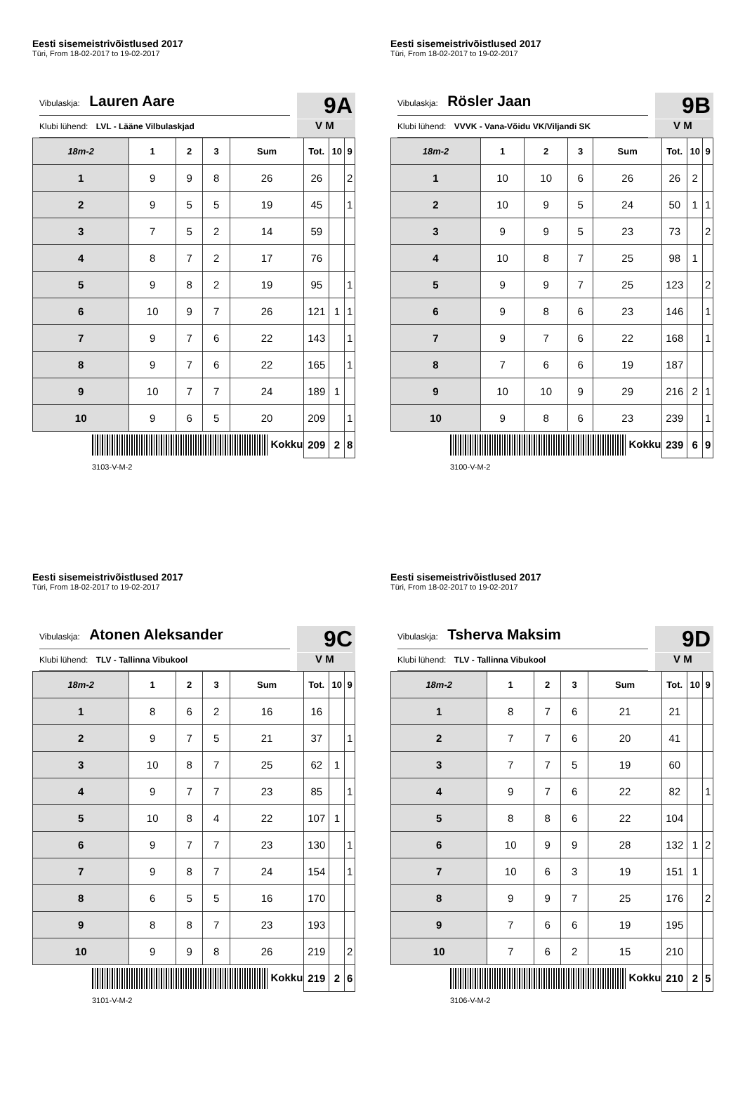Eesti sisemeistrivõistlused 2017
Türi, From 18-02-2017 to 19-02-2017
Vibulaskja: Lauren Aare
Klubi lühend: LVL - Lääne Vilbulaskjad
9A
V M
| 18m-2 | 1 | 2 | 3 | Sum | Tot. | 10 | 9 |
| --- | --- | --- | --- | --- | --- | --- | --- |
| 1 | 9 | 9 | 8 | 26 | 26 | | 2 |
| 2 | 9 | 5 | 5 | 19 | 45 | | 1 |
| 3 | 7 | 5 | 2 | 14 | 59 | | |
| 4 | 8 | 7 | 2 | 17 | 76 | | |
| 5 | 9 | 8 | 2 | 19 | 95 | | 1 |
| 6 | 10 | 9 | 7 | 26 | 121 | 1 | 1 |
| 7 | 9 | 7 | 6 | 22 | 143 | | 1 |
| 8 | 9 | 7 | 6 | 22 | 165 | | 1 |
| 9 | 10 | 7 | 7 | 24 | 189 | 1 | |
| 10 | 9 | 6 | 5 | 20 | 209 | | 1 |
| Kokku | | | | | 209 | 2 | 8 |
3103-V-M-2
Eesti sisemeistrivõistlused 2017
Türi, From 18-02-2017 to 19-02-2017
Vibulaskja: Rösler Jaan
Klubi lühend: VVVK - Vana-Võidu VK/Viljandi SK
9B
V M
| 18m-2 | 1 | 2 | 3 | Sum | Tot. | 10 | 9 |
| --- | --- | --- | --- | --- | --- | --- | --- |
| 1 | 10 | 10 | 6 | 26 | 26 | 2 | |
| 2 | 10 | 9 | 5 | 24 | 50 | 1 | 1 |
| 3 | 9 | 9 | 5 | 23 | 73 | | 2 |
| 4 | 10 | 8 | 7 | 25 | 98 | 1 | |
| 5 | 9 | 9 | 7 | 25 | 123 | | 2 |
| 6 | 9 | 8 | 6 | 23 | 146 | | 1 |
| 7 | 9 | 7 | 6 | 22 | 168 | | 1 |
| 8 | 7 | 6 | 6 | 19 | 187 | | |
| 9 | 10 | 10 | 9 | 29 | 216 | 2 | 1 |
| 10 | 9 | 8 | 6 | 23 | 239 | | 1 |
| Kokku | | | | | 239 | 6 | 9 |
3100-V-M-2
Eesti sisemeistrivõistlused 2017
Türi, From 18-02-2017 to 19-02-2017
Vibulaskja: Atonen Aleksander
Klubi lühend: TLV - Tallinna Vibukool
9C
V M
| 18m-2 | 1 | 2 | 3 | Sum | Tot. | 10 | 9 |
| --- | --- | --- | --- | --- | --- | --- | --- |
| 1 | 8 | 6 | 2 | 16 | 16 | | |
| 2 | 9 | 7 | 5 | 21 | 37 | | 1 |
| 3 | 10 | 8 | 7 | 25 | 62 | 1 | |
| 4 | 9 | 7 | 7 | 23 | 85 | | 1 |
| 5 | 10 | 8 | 4 | 22 | 107 | 1 | |
| 6 | 9 | 7 | 7 | 23 | 130 | | 1 |
| 7 | 9 | 8 | 7 | 24 | 154 | | 1 |
| 8 | 6 | 5 | 5 | 16 | 170 | | |
| 9 | 8 | 8 | 7 | 23 | 193 | | |
| 10 | 9 | 9 | 8 | 26 | 219 | | 2 |
| Kokku | | | | | 219 | 2 | 6 |
3101-V-M-2
Eesti sisemeistrivõistlused 2017
Türi, From 18-02-2017 to 19-02-2017
Vibulaskja: Tsherva Maksim
Klubi lühend: TLV - Tallinna Vibukool
9D
V M
| 18m-2 | 1 | 2 | 3 | Sum | Tot. | 10 | 9 |
| --- | --- | --- | --- | --- | --- | --- | --- |
| 1 | 8 | 7 | 6 | 21 | 21 | | |
| 2 | 7 | 7 | 6 | 20 | 41 | | |
| 3 | 7 | 7 | 5 | 19 | 60 | | |
| 4 | 9 | 7 | 6 | 22 | 82 | | 1 |
| 5 | 8 | 8 | 6 | 22 | 104 | | |
| 6 | 10 | 9 | 9 | 28 | 132 | 1 | 2 |
| 7 | 10 | 6 | 3 | 19 | 151 | 1 | |
| 8 | 9 | 9 | 7 | 25 | 176 | | 2 |
| 9 | 7 | 6 | 6 | 19 | 195 | | |
| 10 | 7 | 6 | 2 | 15 | 210 | | |
| Kokku | | | | | 210 | 2 | 5 |
3106-V-M-2